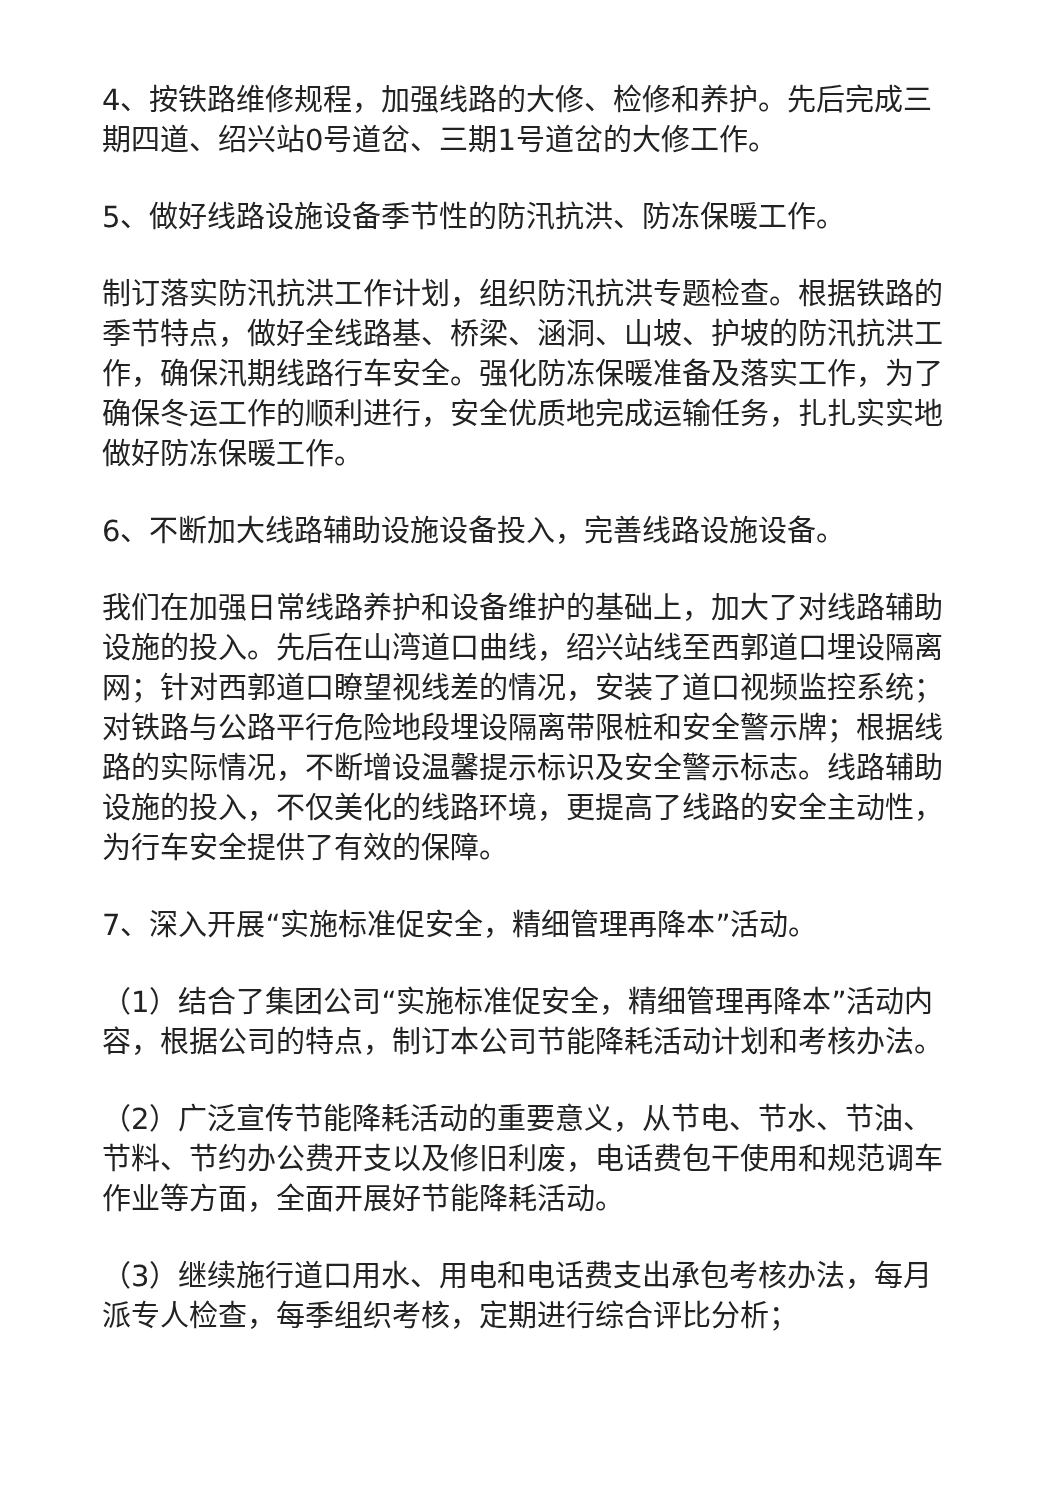4、按铁路维修规程，加强线路的大修、检修和养护。先后完成三期四道、绍兴站0号道岔、三期1号道岔的大修工作。
5、做好线路设施设备季节性的防汛抗洪、防冻保暖工作。
制订落实防汛抗洪工作计划，组织防汛抗洪专题检查。根据铁路的季节特点，做好全线路基、桥梁、涵洞、山坡、护坡的防汛抗洪工作，确保汛期线路行车安全。强化防冻保暖准备及落实工作，为了确保冬运工作的顺利进行，安全优质地完成运输任务，扎扎实实地做好防冻保暖工作。
6、不断加大线路辅助设施设备投入，完善线路设施设备。
我们在加强日常线路养护和设备维护的基础上，加大了对线路辅助设施的投入。先后在山湾道口曲线，绍兴站线至西郭道口埋设隔离网；针对西郭道口瞭望视线差的情况，安装了道口视频监控系统；对铁路与公路平行危险地段埋设隔离带限桩和安全警示牌；根据线路的实际情况，不断增设温馨提示标识及安全警示标志。线路辅助设施的投入，不仅美化的线路环境，更提高了线路的安全主动性，为行车安全提供了有效的保障。
7、深入开展“实施标准促安全，精细管理再降本”活动。
（1）结合了集团公司“实施标准促安全，精细管理再降本”活动内容，根据公司的特点，制订本公司节能降耗活动计划和考核办法。
（2）广泛宣传节能降耗活动的重要意义，从节电、节水、节油、节料、节约办公费开支以及修旧利废，电话费包干使用和规范调车作业等方面，全面开展好节能降耗活动。
（3）继续施行道口用水、用电和电话费支出承包考核办法，每月派专人检查，每季组织考核，定期进行综合评比分析；